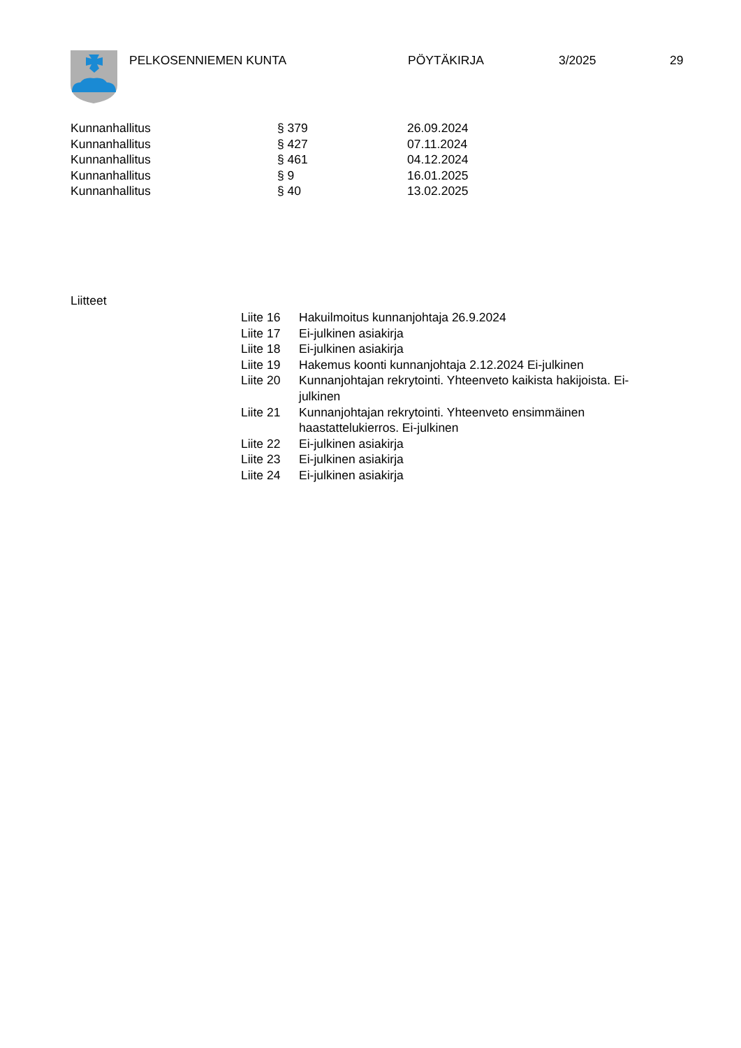PELKOSENNIEMEN KUNTA PÖYTÄKIRJA 3/2025 29
| Kunnanhallitus | § 379 | 26.09.2024 |
| Kunnanhallitus | § 427 | 07.11.2024 |
| Kunnanhallitus | § 461 | 04.12.2024 |
| Kunnanhallitus | § 9 | 16.01.2025 |
| Kunnanhallitus | § 40 | 13.02.2025 |
Liitteet
| Liite 16 | Hakuilmoitus kunnanjohtaja 26.9.2024 |
| Liite 17 | Ei-julkinen asiakirja |
| Liite 18 | Ei-julkinen asiakirja |
| Liite 19 | Hakemus koonti kunnanjohtaja 2.12.2024 Ei-julkinen |
| Liite 20 | Kunnanjohtajan rekrytointi. Yhteenveto kaikista hakijoista. Ei- julkinen |
| Liite 21 | Kunnanjohtajan rekrytointi. Yhteenveto ensimmäinen haastattelukierros. Ei-julkinen |
| Liite 22 | Ei-julkinen asiakirja |
| Liite 23 | Ei-julkinen asiakirja |
| Liite 24 | Ei-julkinen asiakirja |